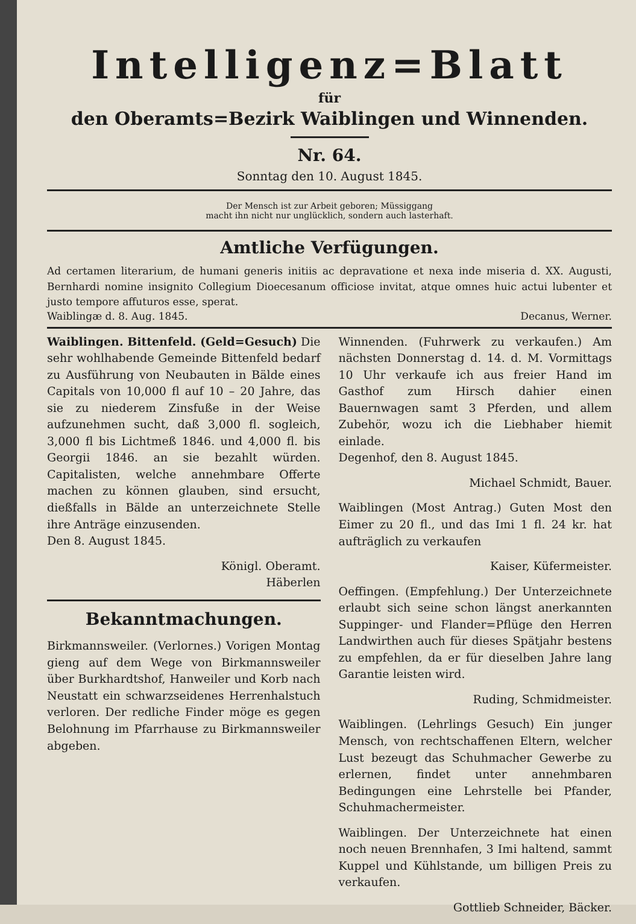Intelligenz=Blatt
für
den Oberamts=Bezirk Waiblingen und Winnenden.
Nr. 64.
Sonntag den 10. August 1845.
Der Mensch ist zur Arbeit geboren; Müssiggang
macht ihn nicht nur unglücklich, sondern auch lasterhaft.
Amtliche Verfügungen.
Ad certamen literarium, de humani generis initiis ac depravatione et nexa inde miseria d. XX. Augusti, Bernhardi nomine insignito Collegium Dioecesanum officiose invitat, atque omnes huic actui lubenter et justo tempore affuturos esse, sperat.
Waiblingæ d. 8. Aug. 1845. Decanus, Werner.
Waiblingen. Bittenfeld. (Geld=Gesuch) Die sehr wohlhabende Gemeinde Bittenfeld bedarf zu Ausführung von Neubauten in Bälde eines Capitals von 10,000 fl auf 10 – 20 Jahre, das sie zu niederem Zinsfuße in der Weise aufzunehmen sucht, daß 3,000 fl. sogleich, 3,000 fl bis Lichtmeß 1846. und 4,000 fl. bis Georgii 1846. an sie bezahlt würden. Capitalisten, welche annehmbare Offerte machen zu können glauben, sind ersucht, dießfalls in Bälde an unterzeichnete Stelle ihre Anträge einzusenden.
Den 8. August 1845.
Königl. Oberamt.
Häberlen
Bekanntmachungen.
Birkmannsweiler. (Verlornes.) Vorigen Montag gieng auf dem Wege von Birkmannsweiler über Burkhardtshof, Hanweiler und Korb nach Neustatt ein schwarzseidenes Herrenhalstuch verloren. Der redliche Finder möge es gegen Belohnung im Pfarrhause zu Birkmannsweiler abgeben.
Winnenden. (Fuhrwerk zu verkaufen.) Am nächsten Donnerstag d. 14. d. M. Vormittags 10 Uhr verkaufe ich aus freier Hand im Gasthof zum Hirsch dahier einen Bauernwagen samt 3 Pferden, und allem Zubehör, wozu ich die Liebhaber hiemit einlade.
Degenhof, den 8. August 1845.
Michael Schmidt, Bauer.
Waiblingen (Most Antrag.) Guten Most den Eimer zu 20 fl., und das Imi 1 fl. 24 kr. hat aufträglich zu verkaufen
Kaiser, Küfermeister.
Oeffingen. (Empfehlung.) Der Unterzeichnete erlaubt sich seine schon längst anerkannten Suppinger- und Flander=Pflüge den Herren Landwirthen auch für dieses Spätjahr bestens zu empfehlen, da er für dieselben Jahre lang Garantie leisten wird.
Ruding, Schmidmeister.
Waiblingen. (Lehrlings Gesuch) Ein junger Mensch, von rechtschaffenen Eltern, welcher Lust bezeugt das Schuhmacher Gewerbe zu erlernen, findet unter annehmbaren Bedingungen eine Lehrstelle bei Pfander, Schuhmachermeister.
Waiblingen. Der Unterzeichnete hat einen noch neuen Brennhafen, 3 Imi haltend, sammt Kuppel und Kühlstande, um billigen Preis zu verkaufen.
Gottlieb Schneider, Bäcker.